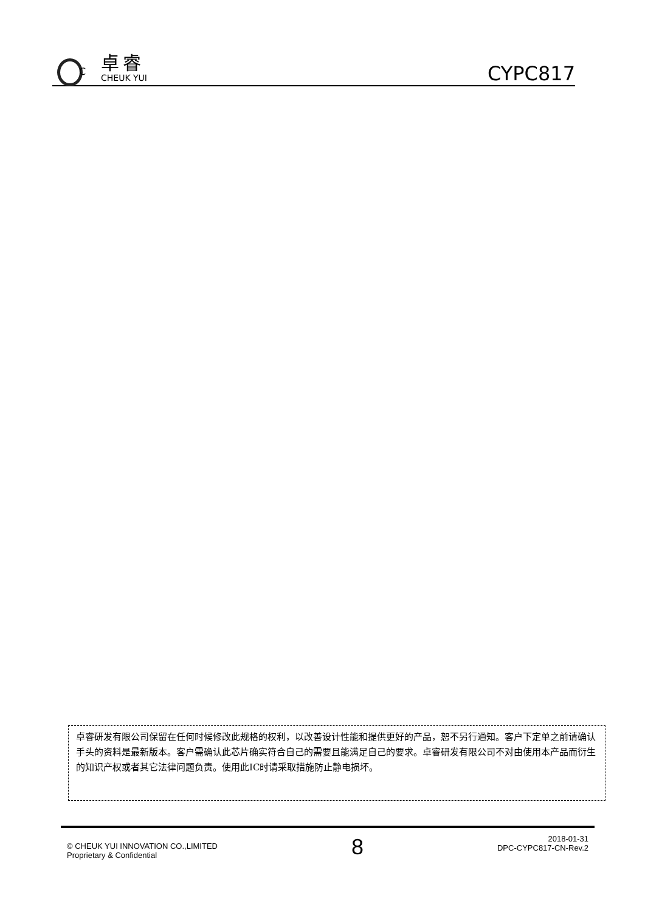C
卓睿
CHEUK YUI
CYPC817
卓睿研发有限公司保留在任何时候修改此规格的权利，以改善设计性能和提供更好的产品，恕不另行通知。客户下定单之前请确认手头的资料是最新版本。客户需确认此芯片确实符合自己的需要且能满足自己的要求。卓睿研发有限公司不对由使用本产品而衍生的知识产权或者其它法律问题负责。使用此IC时请采取措施防止静电损坏。
© CHEUK YUI INNOVATION CO.,LIMITED
Proprietary & Confidential
8
2018-01-31
DPC-CYPC817-CN-Rev.2